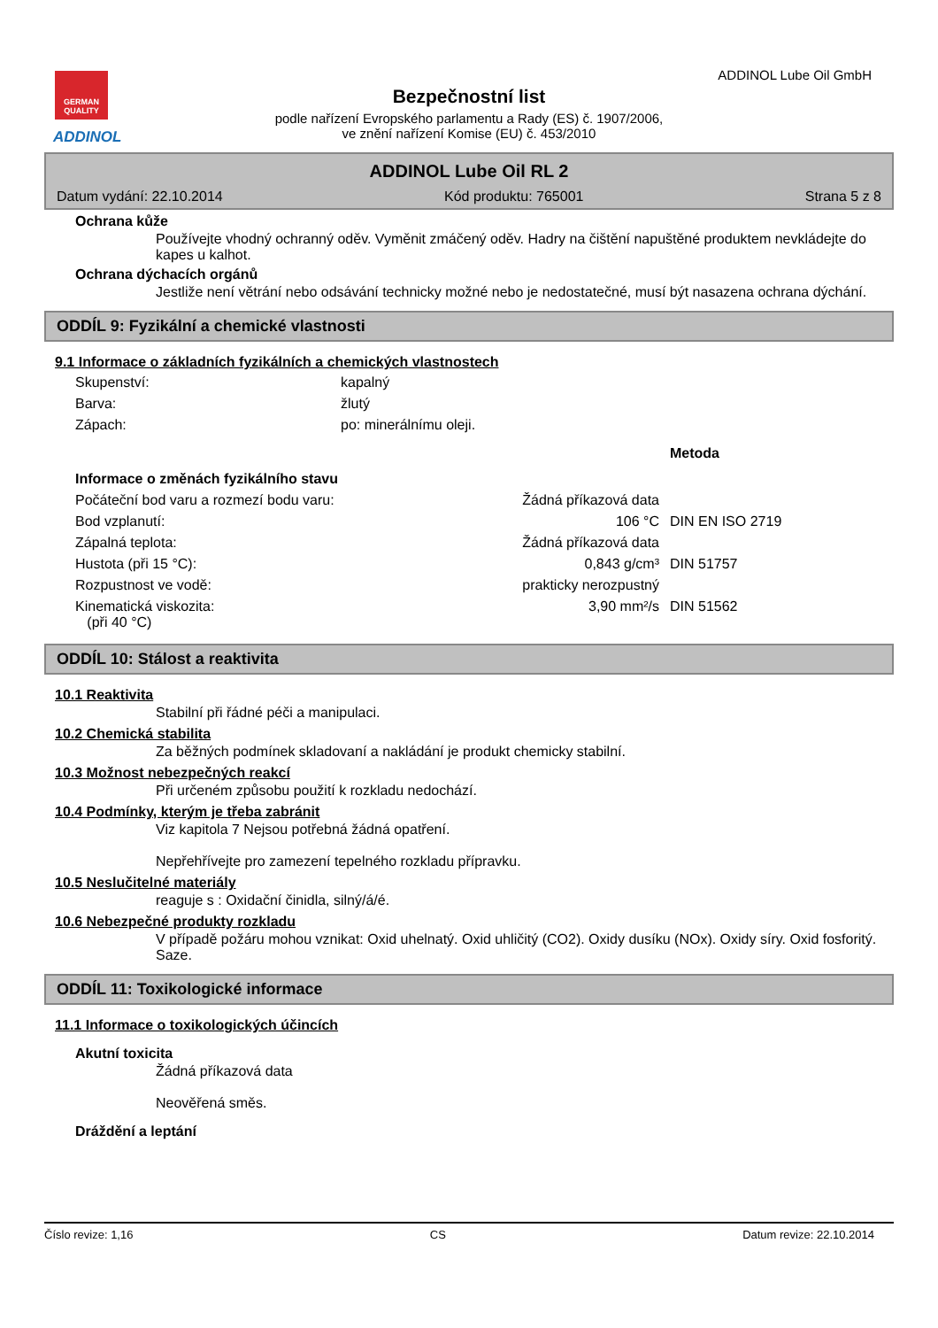GERMAN QUALITY
ADDINOL
ADDINOL Lube Oil GmbH
Bezpečnostní list
podle nařízení Evropského parlamentu a Rady (ES) č. 1907/2006,
ve znění nařízení Komise (EU) č. 453/2010
ADDINOL Lube Oil RL 2
Datum vydání: 22.10.2014 Kód produktu: 765001 Strana 5 z 8
Ochrana kůže
Používejte vhodný ochranný oděv. Vyměnit zmáčený oděv. Hadry na čištění napuštěné produktem nevkládejte do kapes u kalhot.
Ochrana dýchacích orgánů
Jestliže není větrání nebo odsávání technicky možné nebo je nedostatečné, musí být nasazena ochrana dýchání.
ODDÍL 9: Fyzikální a chemické vlastnosti
9.1 Informace o základních fyzikálních a chemických vlastnostech
| Skupenství: | kapalný |
| Barva: | žlutý |
| Zápach: | po: minerálnímu oleji. |
| | | Metoda |
| Informace o změnách fyzikálního stavu | | |
| Počáteční bod varu a rozmezí bodu varu: | Žádná příkazová data | |
| Bod vzplanutí: | 106 °C | DIN EN ISO 2719 |
| Zápalná teplota: | Žádná příkazová data | |
| Hustota (při 15 °C): | 0,843 g/cm³ | DIN 51757 |
| Rozpustnost ve vodě: | prakticky nerozpustný | |
| Kinematická viskozita: (při 40 °C) | 3,90 mm²/s | DIN 51562 |
ODDÍL 10: Stálost a reaktivita
10.1 Reaktivita
Stabilní při řádné péči a manipulaci.
10.2 Chemická stabilita
Za běžných podmínek skladovaní a nakládání je produkt chemicky stabilní.
10.3 Možnost nebezpečných reakcí
Při určeném způsobu použití k rozkladu nedochází.
10.4 Podmínky, kterým je třeba zabránit
Viz kapitola 7 Nejsou potřebná žádná opatření.
Nepřehřívejte pro zamezení tepelného rozkladu přípravku.
10.5 Neslučitelné materiály
reaguje s : Oxidační činidla, silný/á/é.
10.6 Nebezpečné produkty rozkladu
V případě požáru mohou vznikat: Oxid uhelnatý. Oxid uhličitý (CO2). Oxidy dusíku (NOx). Oxidy síry. Oxid fosforitý. Saze.
ODDÍL 11: Toxikologické informace
11.1 Informace o toxikologických účincích
Akutní toxicita
Žádná příkazová data
Neověřená směs.
Dráždění a leptání
Číslo revize: 1,16 CS Datum revize: 22.10.2014